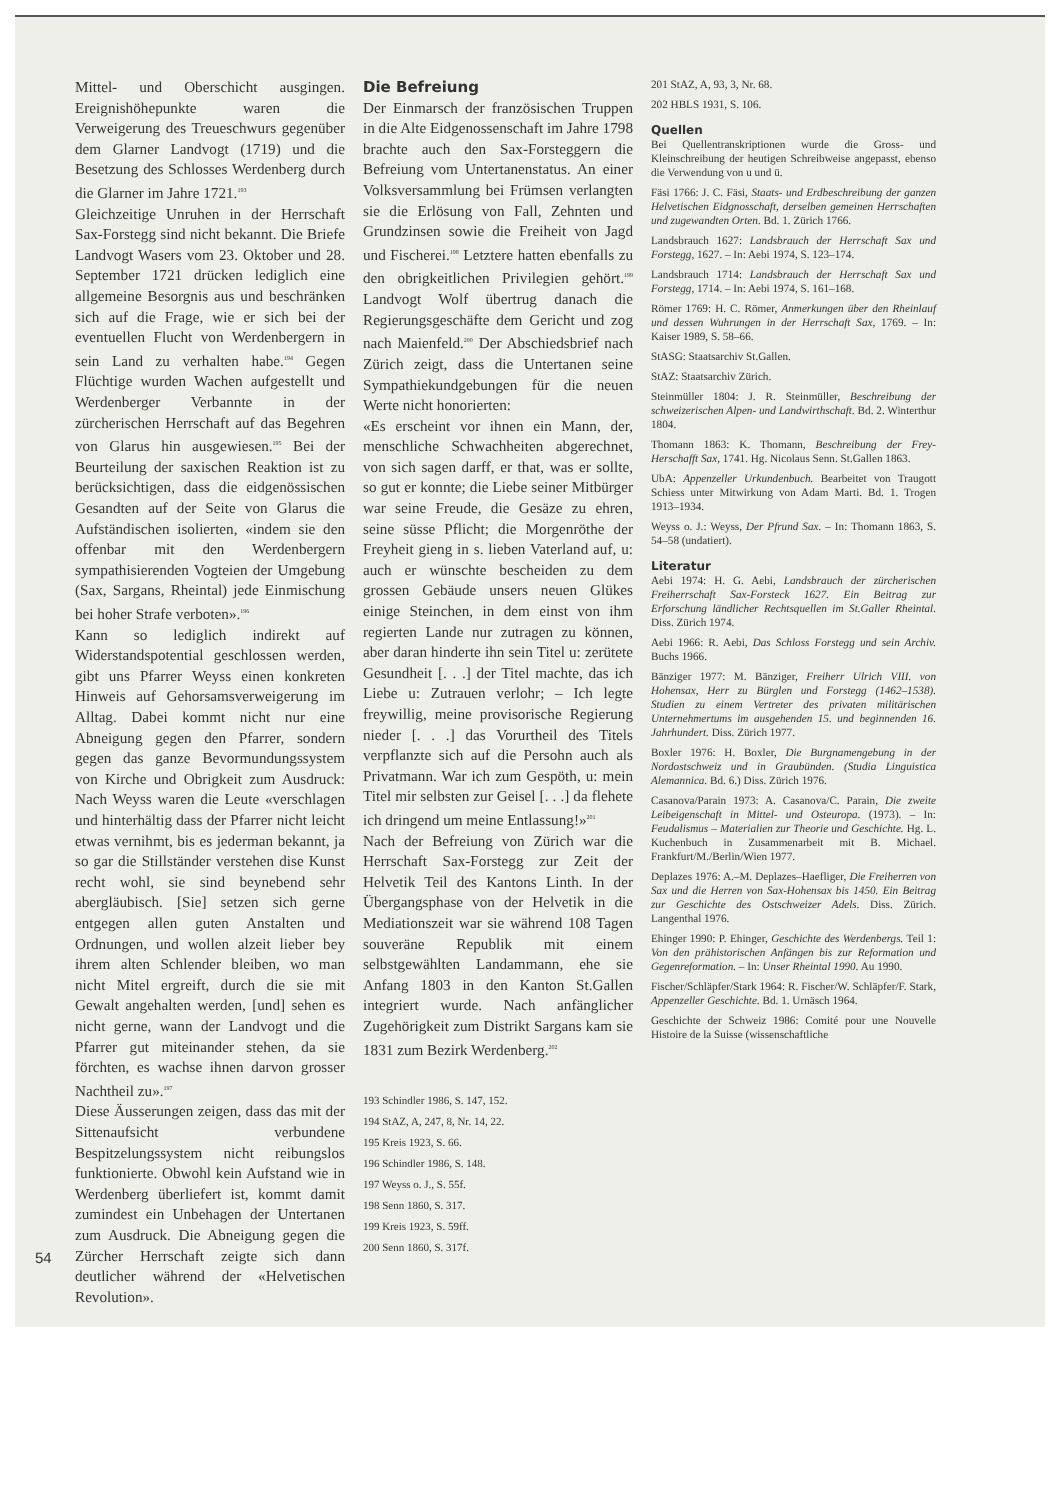Mittel- und Oberschicht ausgingen. Ereignishöhepunkte waren die Verweigerung des Treueschwurs gegenüber dem Glarner Landvogt (1719) und die Besetzung des Schlosses Werdenberg durch die Glarner im Jahre 1721.<sup>193</sup>
Gleichzeitige Unruhen in der Herrschaft Sax-Forstegg sind nicht bekannt. Die Briefe Landvogt Wasers vom 23. Oktober und 28. September 1721 drücken lediglich eine allgemeine Besorgnis aus und beschränken sich auf die Frage, wie er sich bei der eventuellen Flucht von Werdenbergern in sein Land zu verhalten habe.<sup>194</sup> Gegen Flüchtige wurden Wachen aufgestellt und Werdenberger Verbannte in der zürcherischen Herrschaft auf das Begehren von Glarus hin ausgewiesen.<sup>195</sup> Bei der Beurteilung der saxischen Reaktion ist zu berücksichtigen, dass die eidgenössischen Gesandten auf der Seite von Glarus die Aufständischen isolierten, «indem sie den offenbar mit den Werdenbergern sympathisierenden Vogteien der Umgebung (Sax, Sargans, Rheintal) jede Einmischung bei hoher Strafe verboten».<sup>196</sup>
Kann so lediglich indirekt auf Widerstandspotential geschlossen werden, gibt uns Pfarrer Weyss einen konkreten Hinweis auf Gehorsamsverweigerung im Alltag. Dabei kommt nicht nur eine Abneigung gegen den Pfarrer, sondern gegen das ganze Bevormundungssystem von Kirche und Obrigkeit zum Ausdruck: Nach Weyss waren die Leute «verschlagen und hinterhältig dass der Pfarrer nicht leicht etwas vernihmt, bis es jederman bekannt, ja so gar die Stillständer verstehen dise Kunst recht wohl, sie sind beynebend sehr abergläubisch. [Sie] setzen sich gerne entgegen allen guten Anstalten und Ordnungen, und wollen alzeit lieber bey ihrem alten Schlender bleiben, wo man nicht Mitel ergreift, durch die sie mit Gewalt angehalten werden, [und] sehen es nicht gerne, wann der Landvogt und die Pfarrer gut miteinander stehen, da sie förchten, es wachse ihnen darvon grosser Nachtheil zu».<sup>197</sup>
Diese Äusserungen zeigen, dass das mit der Sittenaufsicht verbundene Bespitzelungssystem nicht reibungslos funktionierte. Obwohl kein Aufstand wie in Werdenberg überliefert ist, kommt damit zumindest ein Unbehagen der Untertanen zum Ausdruck. Die Abneigung gegen die Zürcher Herrschaft zeigte sich dann deutlicher während der «Helvetischen Revolution».
Die Befreiung
Der Einmarsch der französischen Truppen in die Alte Eidgenossenschaft im Jahre 1798 brachte auch den Sax-Forsteggern die Befreiung vom Untertanenstatus. An einer Volksversammlung bei Frümsen verlangten sie die Erlösung von Fall, Zehnten und Grundzinsen sowie die Freiheit von Jagd und Fischerei.<sup>198</sup> Letztere hatten ebenfalls zu den obrigkeitlichen Privilegien gehört.<sup>199</sup> Landvogt Wolf übertrug danach die Regierungsgeschäfte dem Gericht und zog nach Maienfeld.<sup>200</sup> Der Abschiedsbrief nach Zürich zeigt, dass die Untertanen seine Sympathiekundgebungen für die neuen Werte nicht honorierten:
«Es erscheint vor ihnen ein Mann, der, menschliche Schwachheiten abgerechnet, von sich sagen darff, er that, was er sollte, so gut er konnte; die Liebe seiner Mitbürger war seine Freude, die Gesäze zu ehren, seine süsse Pflicht; die Morgenröthe der Freyheit gieng in s. lieben Vaterland auf, u: auch er wünschte bescheiden zu dem grossen Gebäude unsers neuen Glükes einige Steinchen, in dem einst von ihm regierten Lande nur zutragen zu können, aber daran hinderte ihn sein Titel u: zerütete Gesundheit [. . .] der Titel machte, das ich Liebe u: Zutrauen verlohr; – Ich legte freywillig, meine provisorische Regierung nieder [. . .] das Vorurtheil des Titels verpflanzte sich auf die Persohn auch als Privatmann. War ich zum Gespöth, u: mein Titel mir selbsten zur Geisel [. . .] da flehete ich dringend um meine Entlassung!»<sup>201</sup>
Nach der Befreiung von Zürich war die Herrschaft Sax-Forstegg zur Zeit der Helvetik Teil des Kantons Linth. In der Übergangsphase von der Helvetik in die Mediationszeit war sie während 108 Tagen souveräne Republik mit einem selbstgewählten Landammann, ehe sie Anfang 1803 in den Kanton St.Gallen integriert wurde. Nach anfänglicher Zugehörigkeit zum Distrikt Sargans kam sie 1831 zum Bezirk Werdenberg.<sup>202</sup>
193 Schindler 1986, S. 147, 152.
194 StAZ, A, 247, 8, Nr. 14, 22.
195 Kreis 1923, S. 66.
196 Schindler 1986, S. 148.
197 Weyss o. J., S. 55f.
198 Senn 1860, S. 317.
199 Kreis 1923, S. 59ff.
200 Senn 1860, S. 317f.
201 StAZ, A, 93, 3, Nr. 68.
202 HBLS 1931, S. 106.
Quellen
Bei Quellentranskriptionen wurde die Gross- und Kleinschreibung der heutigen Schreibweise angepasst, ebenso die Verwendung von u und ü.
Fäsi 1766: J. C. Fäsi, Staats- und Erdbeschreibung der ganzen Helvetischen Eidgnosschaft, derselben gemeinen Herrschaften und zugewandten Orten. Bd. 1. Zürich 1766.
Landsbrauch 1627: Landsbrauch der Herrschaft Sax und Forstegg, 1627. – In: Aebi 1974, S. 123–174.
Landsbrauch 1714: Landsbrauch der Herrschaft Sax und Forstegg, 1714. – In: Aebi 1974, S. 161–168.
Römer 1769: H. C. Römer, Anmerkungen über den Rheinlauf und dessen Wuhrungen in der Herrschaft Sax, 1769. – In: Kaiser 1989, S. 58–66.
StASG: Staatsarchiv St.Gallen.
StAZ: Staatsarchiv Zürich.
Steinmüller 1804: J. R. Steinmüller, Beschreibung der schweizerischen Alpen- und Landwirthschaft. Bd. 2. Winterthur 1804.
Thomann 1863: K. Thomann, Beschreibung der Frey-Herschafft Sax, 1741. Hg. Nicolaus Senn. St.Gallen 1863.
UbA: Appenzeller Urkundenbuch. Bearbeitet von Traugott Schiess unter Mitwirkung von Adam Marti. Bd. 1. Trogen 1913–1934.
Weyss o. J.: Weyss, Der Pfrund Sax. – In: Thomann 1863, S. 54–58 (undatiert).
Literatur
Aebi 1974: H. G. Aebi, Landsbrauch der zürcherischen Freiherrschaft Sax-Forsteck 1627. Ein Beitrag zur Erforschung ländlicher Rechtsquellen im St.Galler Rheintal. Diss. Zürich 1974.
Aebi 1966: R. Aebi, Das Schloss Forstegg und sein Archiv. Buchs 1966.
Bänziger 1977: M. Bänziger, Freiherr Ulrich VIII. von Hohensax, Herr zu Bürglen und Forstegg (1462–1538). Studien zu einem Vertreter des privaten militärischen Unternehmertums im ausgehenden 15. und beginnenden 16. Jahrhundert. Diss. Zürich 1977.
Boxler 1976: H. Boxler, Die Burgnamengebung in der Nordostschweiz und in Graubünden. (Studia Linguistica Alemannica. Bd. 6.) Diss. Zürich 1976.
Casanova/Parain 1973: A. Casanova/C. Parain, Die zweite Leibeigenschaft in Mittel- und Osteuropa. (1973). – In: Feudalismus – Materialien zur Theorie und Geschichte. Hg. L. Kuchenbuch in Zusammenarbeit mit B. Michael. Frankfurt/M./Berlin/Wien 1977.
Deplazes 1976: A.–M. Deplazes–Haefliger, Die Freiherren von Sax und die Herren von Sax-Hohensax bis 1450. Ein Beitrag zur Geschichte des Ostschweizer Adels. Diss. Zürich. Langenthal 1976.
Ehinger 1990: P. Ehinger, Geschichte des Werdenbergs. Teil 1: Von den prähistorischen Anfängen bis zur Reformation und Gegenreformation. – In: Unser Rheintal 1990. Au 1990.
Fischer/Schläpfer/Stark 1964: R. Fischer/W. Schläpfer/F. Stark, Appenzeller Geschichte. Bd. 1. Urnäsch 1964.
Geschichte der Schweiz 1986: Comité pour une Nouvelle Histoire de la Suisse (wissenschaftliche
54